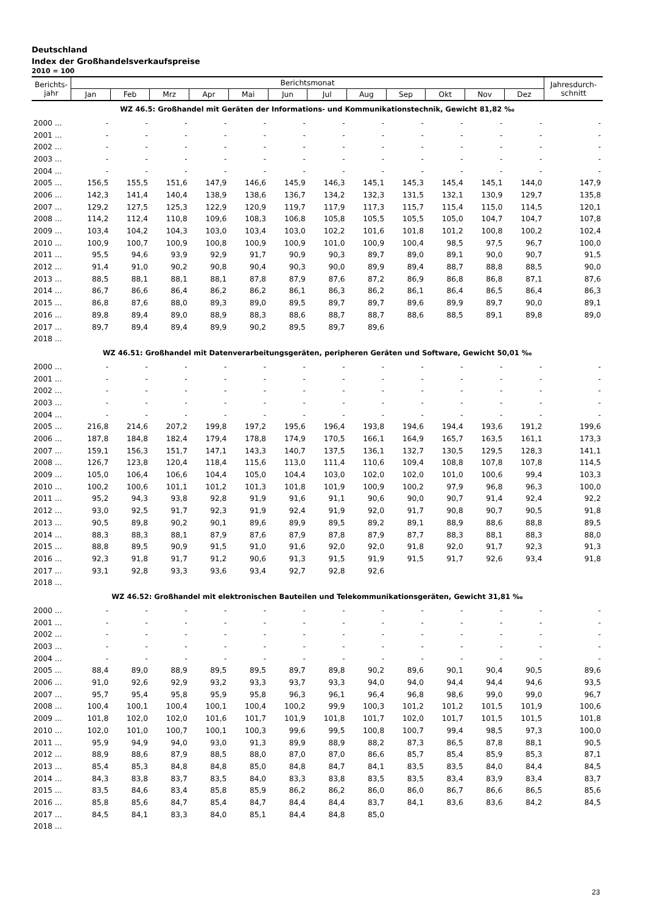Deutschland
Index der Großhandelsverkaufspreise
2010 = 100
| Berichts- jahr | Berichtsmonat | | | | | | | | | | | | Jahresdurch- schnitt |
| --- | --- | --- | --- | --- | --- | --- | --- | --- | --- | --- | --- | --- | --- |
| | Jan | Feb | Mrz | Apr | Mai | Jun | Jul | Aug | Sep | Okt | Nov | Dez | |
| WZ 46.5: Großhandel mit Geräten der Informations- und Kommunikationstechnik, Gewicht 81,82 ‰ | | | | | | | | | | | | | |
| 2000 ... | - | - | - | - | - | - | - | - | - | - | - | - | - |
| 2001 ... | - | - | - | - | - | - | - | - | - | - | - | - | - |
| 2002 ... | - | - | - | - | - | - | - | - | - | - | - | - | - |
| 2003 ... | - | - | - | - | - | - | - | - | - | - | - | - | - |
| 2004 ... | - | - | - | - | - | - | - | - | - | - | - | - | - |
| 2005 ... | 156,5 | 155,5 | 151,6 | 147,9 | 146,6 | 145,9 | 146,3 | 145,1 | 145,3 | 145,4 | 145,1 | 144,0 | 147,9 |
| 2006 ... | 142,3 | 141,4 | 140,4 | 138,9 | 138,6 | 136,7 | 134,2 | 132,3 | 131,5 | 132,1 | 130,9 | 129,7 | 135,8 |
| 2007 ... | 129,2 | 127,5 | 125,3 | 122,9 | 120,9 | 119,7 | 117,9 | 117,3 | 115,7 | 115,4 | 115,0 | 114,5 | 120,1 |
| 2008 ... | 114,2 | 112,4 | 110,8 | 109,6 | 108,3 | 106,8 | 105,8 | 105,5 | 105,5 | 105,0 | 104,7 | 104,7 | 107,8 |
| 2009 ... | 103,4 | 104,2 | 104,3 | 103,0 | 103,4 | 103,0 | 102,2 | 101,6 | 101,8 | 101,2 | 100,8 | 100,2 | 102,4 |
| 2010 ... | 100,9 | 100,7 | 100,9 | 100,8 | 100,9 | 100,9 | 101,0 | 100,9 | 100,4 | 98,5 | 97,5 | 96,7 | 100,0 |
| 2011 ... | 95,5 | 94,6 | 93,9 | 92,9 | 91,7 | 90,9 | 90,3 | 89,7 | 89,0 | 89,1 | 90,0 | 90,7 | 91,5 |
| 2012 ... | 91,4 | 91,0 | 90,2 | 90,8 | 90,4 | 90,3 | 90,0 | 89,9 | 89,4 | 88,7 | 88,8 | 88,5 | 90,0 |
| 2013 ... | 88,5 | 88,1 | 88,1 | 88,1 | 87,8 | 87,9 | 87,6 | 87,2 | 86,9 | 86,8 | 86,8 | 87,1 | 87,6 |
| 2014 ... | 86,7 | 86,6 | 86,4 | 86,2 | 86,2 | 86,1 | 86,3 | 86,2 | 86,1 | 86,4 | 86,5 | 86,4 | 86,3 |
| 2015 ... | 86,8 | 87,6 | 88,0 | 89,3 | 89,0 | 89,5 | 89,7 | 89,7 | 89,6 | 89,9 | 89,7 | 90,0 | 89,1 |
| 2016 ... | 89,8 | 89,4 | 89,0 | 88,9 | 88,3 | 88,6 | 88,7 | 88,7 | 88,6 | 88,5 | 89,1 | 89,8 | 89,0 |
| 2017 ... | 89,7 | 89,4 | 89,4 | 89,9 | 90,2 | 89,5 | 89,7 | 89,6 | | | | | |
| 2018 ... | | | | | | | | | | | | | |
| WZ 46.51: Großhandel mit Datenverarbeitungsgeräten, peripheren Geräten und Software, Gewicht 50,01 ‰ | | | | | | | | | | | | | |
| 2000 ... | - | - | - | - | - | - | - | - | - | - | - | - | - |
| 2001 ... | - | - | - | - | - | - | - | - | - | - | - | - | - |
| 2002 ... | - | - | - | - | - | - | - | - | - | - | - | - | - |
| 2003 ... | - | - | - | - | - | - | - | - | - | - | - | - | - |
| 2004 ... | - | - | - | - | - | - | - | - | - | - | - | - | - |
| 2005 ... | 216,8 | 214,6 | 207,2 | 199,8 | 197,2 | 195,6 | 196,4 | 193,8 | 194,6 | 194,4 | 193,6 | 191,2 | 199,6 |
| 2006 ... | 187,8 | 184,8 | 182,4 | 179,4 | 178,8 | 174,9 | 170,5 | 166,1 | 164,9 | 165,7 | 163,5 | 161,1 | 173,3 |
| 2007 ... | 159,1 | 156,3 | 151,7 | 147,1 | 143,3 | 140,7 | 137,5 | 136,1 | 132,7 | 130,5 | 129,5 | 128,3 | 141,1 |
| 2008 ... | 126,7 | 123,8 | 120,4 | 118,4 | 115,6 | 113,0 | 111,4 | 110,6 | 109,4 | 108,8 | 107,8 | 107,8 | 114,5 |
| 2009 ... | 105,0 | 106,4 | 106,6 | 104,4 | 105,0 | 104,4 | 103,0 | 102,0 | 102,0 | 101,0 | 100,6 | 99,4 | 103,3 |
| 2010 ... | 100,2 | 100,6 | 101,1 | 101,2 | 101,3 | 101,8 | 101,9 | 100,9 | 100,2 | 97,9 | 96,8 | 96,3 | 100,0 |
| 2011 ... | 95,2 | 94,3 | 93,8 | 92,8 | 91,9 | 91,6 | 91,1 | 90,6 | 90,0 | 90,7 | 91,4 | 92,4 | 92,2 |
| 2012 ... | 93,0 | 92,5 | 91,7 | 92,3 | 91,9 | 92,4 | 91,9 | 92,0 | 91,7 | 90,8 | 90,7 | 90,5 | 91,8 |
| 2013 ... | 90,5 | 89,8 | 90,2 | 90,1 | 89,6 | 89,9 | 89,5 | 89,2 | 89,1 | 88,9 | 88,6 | 88,8 | 89,5 |
| 2014 ... | 88,3 | 88,3 | 88,1 | 87,9 | 87,6 | 87,9 | 87,8 | 87,9 | 87,7 | 88,3 | 88,1 | 88,3 | 88,0 |
| 2015 ... | 88,8 | 89,5 | 90,9 | 91,5 | 91,0 | 91,6 | 92,0 | 92,0 | 91,8 | 92,0 | 91,7 | 92,3 | 91,3 |
| 2016 ... | 92,3 | 91,8 | 91,7 | 91,2 | 90,6 | 91,3 | 91,5 | 91,9 | 91,5 | 91,7 | 92,6 | 93,4 | 91,8 |
| 2017 ... | 93,1 | 92,8 | 93,3 | 93,6 | 93,4 | 92,7 | 92,8 | 92,6 | | | | | |
| 2018 ... | | | | | | | | | | | | | |
| WZ 46.52: Großhandel mit elektronischen Bauteilen und Telekommunikationsgeräten, Gewicht 31,81 ‰ | | | | | | | | | | | | | |
| 2000 ... | - | - | - | - | - | - | - | - | - | - | - | - | - |
| 2001 ... | - | - | - | - | - | - | - | - | - | - | - | - | - |
| 2002 ... | - | - | - | - | - | - | - | - | - | - | - | - | - |
| 2003 ... | - | - | - | - | - | - | - | - | - | - | - | - | - |
| 2004 ... | - | - | - | - | - | - | - | - | - | - | - | - | - |
| 2005 ... | 88,4 | 89,0 | 88,9 | 89,5 | 89,5 | 89,7 | 89,8 | 90,2 | 89,6 | 90,1 | 90,4 | 90,5 | 89,6 |
| 2006 ... | 91,0 | 92,6 | 92,9 | 93,2 | 93,3 | 93,7 | 93,3 | 94,0 | 94,0 | 94,4 | 94,4 | 94,6 | 93,5 |
| 2007 ... | 95,7 | 95,4 | 95,8 | 95,9 | 95,8 | 96,3 | 96,1 | 96,4 | 96,8 | 98,6 | 99,0 | 99,0 | 96,7 |
| 2008 ... | 100,4 | 100,1 | 100,4 | 100,1 | 100,4 | 100,2 | 99,9 | 100,3 | 101,2 | 101,2 | 101,5 | 101,9 | 100,6 |
| 2009 ... | 101,8 | 102,0 | 102,0 | 101,6 | 101,7 | 101,9 | 101,8 | 101,7 | 102,0 | 101,7 | 101,5 | 101,5 | 101,8 |
| 2010 ... | 102,0 | 101,0 | 100,7 | 100,1 | 100,3 | 99,6 | 99,5 | 100,8 | 100,7 | 99,4 | 98,5 | 97,3 | 100,0 |
| 2011 ... | 95,9 | 94,9 | 94,0 | 93,0 | 91,3 | 89,9 | 88,9 | 88,2 | 87,3 | 86,5 | 87,8 | 88,1 | 90,5 |
| 2012 ... | 88,9 | 88,6 | 87,9 | 88,5 | 88,0 | 87,0 | 87,0 | 86,6 | 85,7 | 85,4 | 85,9 | 85,3 | 87,1 |
| 2013 ... | 85,4 | 85,3 | 84,8 | 84,8 | 85,0 | 84,8 | 84,7 | 84,1 | 83,5 | 83,5 | 84,0 | 84,4 | 84,5 |
| 2014 ... | 84,3 | 83,8 | 83,7 | 83,5 | 84,0 | 83,3 | 83,8 | 83,5 | 83,5 | 83,4 | 83,9 | 83,4 | 83,7 |
| 2015 ... | 83,5 | 84,6 | 83,4 | 85,8 | 85,9 | 86,2 | 86,2 | 86,0 | 86,0 | 86,7 | 86,6 | 86,5 | 85,6 |
| 2016 ... | 85,8 | 85,6 | 84,7 | 85,4 | 84,7 | 84,4 | 84,4 | 83,7 | 84,1 | 83,6 | 83,6 | 84,2 | 84,5 |
| 2017 ... | 84,5 | 84,1 | 83,3 | 84,0 | 85,1 | 84,4 | 84,8 | 85,0 | | | | | |
| 2018 ... | | | | | | | | | | | | | |
23